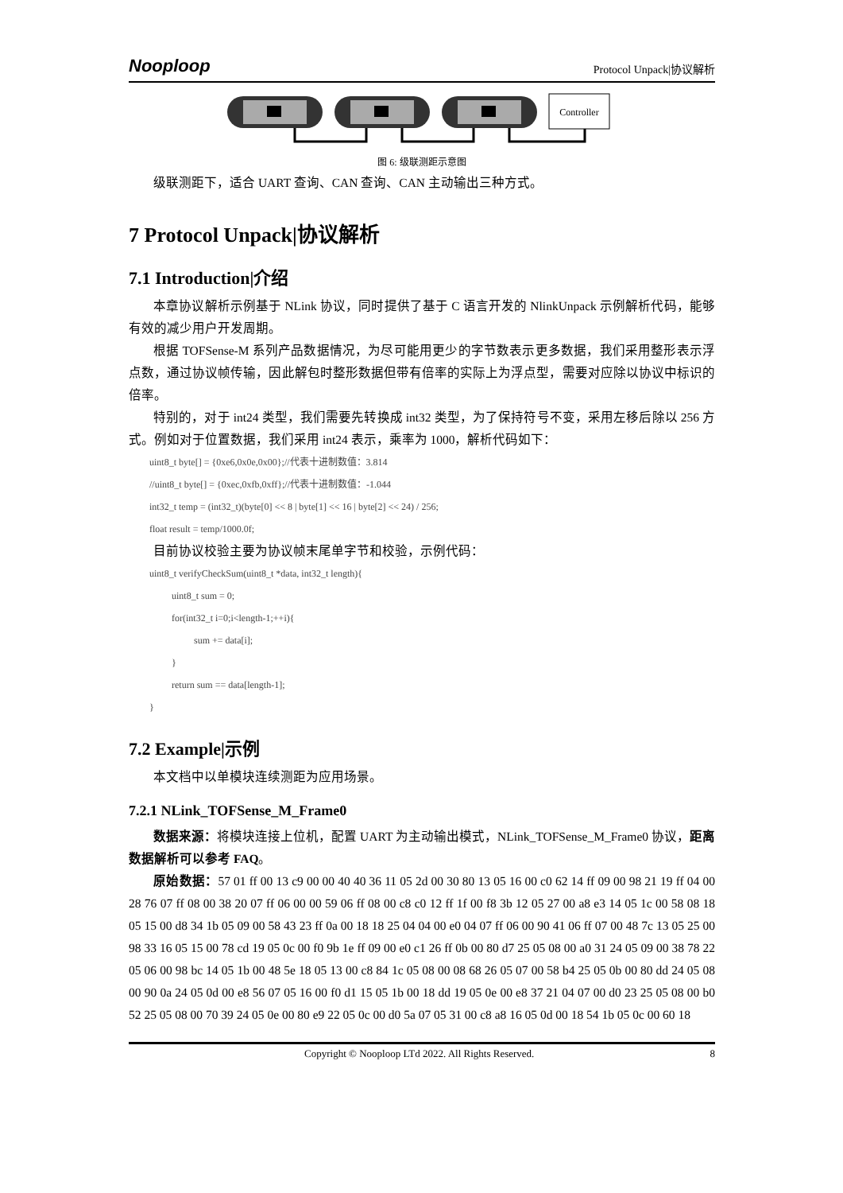Nooploop Protocol Unpack|协议解析
Controller
图 6: 级联测距示意图
级联测距下，适合 UART 查询、CAN 查询、CAN 主动输出三种方式。
7 Protocol Unpack|协议解析
7.1 Introduction|介绍
本章协议解析示例基于 NLink 协议，同时提供了基于 C 语言开发的 NlinkUnpack 示例解析代码，能够有效的减少用户开发周期。
根据 TOFSense-M 系列产品数据情况，为尽可能用更少的字节数表示更多数据，我们采用整形表示浮点数，通过协议帧传输，因此解包时整形数据但带有倍率的实际上为浮点型，需要对应除以协议中标识的倍率。
特别的，对于 int24 类型，我们需要先转换成 int32 类型，为了保持符号不变，采用左移后除以 256 方式。例如对于位置数据，我们采用 int24 表示，乘率为 1000，解析代码如下：
uint8_t byte[] = {0xe6,0x0e,0x00};//代表十进制数值：3.814
//uint8_t byte[] = {0xec,0xfb,0xff};//代表十进制数值：-1.044
int32_t temp = (int32_t)(byte[0] << 8 | byte[1] << 16 | byte[2] << 24) / 256;
float result = temp/1000.0f;
目前协议校验主要为协议帧末尾单字节和校验，示例代码：
uint8_t verifyCheckSum(uint8_t *data, int32_t length){
uint8_t sum = 0;
for(int32_t i=0;i<length-1;++i){
sum += data[i];
}
return sum == data[length-1];
}
7.2 Example|示例
本文档中以单模块连续测距为应用场景。
7.2.1 NLink_TOFSense_M_Frame0
数据来源：将模块连接上位机，配置 UART 为主动输出模式，NLink_TOFSense_M_Frame0 协议，距离数据解析可以参考 FAQ。
原始数据：57 01 ff 00 13 c9 00 00 40 40 36 11 05 2d 00 30 80 13 05 16 00 c0 62 14 ff 09 00 98 21 19 ff 04 00 28 76 07 ff 08 00 38 20 07 ff 06 00 00 59 06 ff 08 00 c8 c0 12 ff 1f 00 f8 3b 12 05 27 00 a8 e3 14 05 1c 00 58 08 18 05 15 00 d8 34 1b 05 09 00 58 43 23 ff 0a 00 18 18 25 04 04 00 e0 04 07 ff 06 00 90 41 06 ff 07 00 48 7c 13 05 25 00 98 33 16 05 15 00 78 cd 19 05 0c 00 f0 9b 1e ff 09 00 e0 c1 26 ff 0b 00 80 d7 25 05 08 00 a0 31 24 05 09 00 38 78 22 05 06 00 98 bc 14 05 1b 00 48 5e 18 05 13 00 c8 84 1c 05 08 00 08 68 26 05 07 00 58 b4 25 05 0b 00 80 dd 24 05 08 00 90 0a 24 05 0d 00 e8 56 07 05 16 00 f0 d1 15 05 1b 00 18 dd 19 05 0e 00 e8 37 21 04 07 00 d0 23 25 05 08 00 b0 52 25 05 08 00 70 39 24 05 0e 00 80 e9 22 05 0c 00 d0 5a 07 05 31 00 c8 a8 16 05 0d 00 18 54 1b 05 0c 00 60 18
Copyright © Nooploop LTd 2022. All Rights Reserved. 8